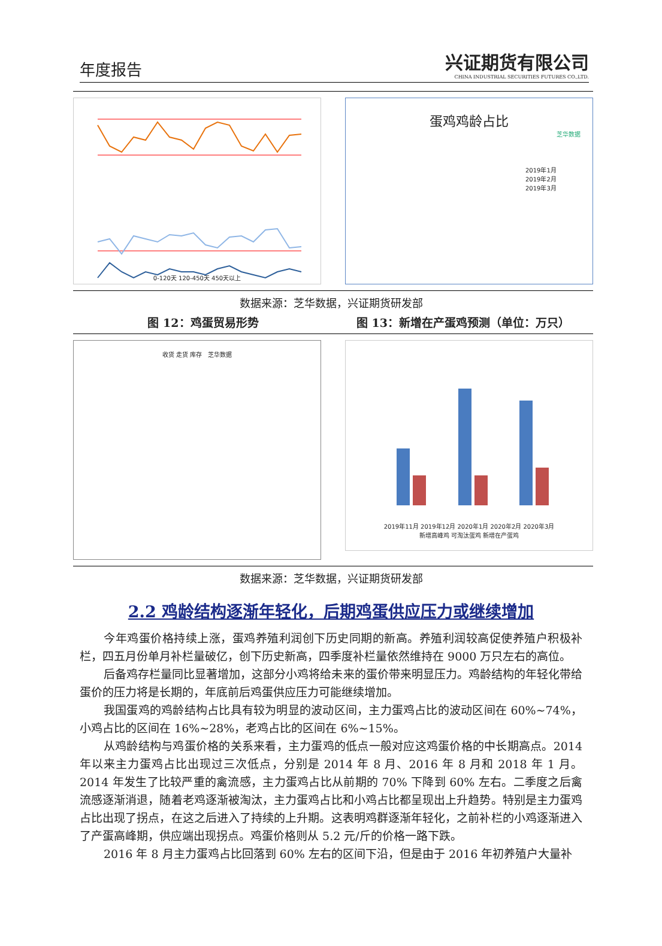年度报告
兴证期货有限公司
CHINA INDUSTRIAL SECURITIES FUTURES CO.,LTD.
0-120天 120-450天 450天以上
蛋鸡鸡龄占比
芝华数据
2019年1月
2019年2月
2019年3月
数据来源：芝华数据，兴证期货研发部
图 12：鸡蛋贸易形势 图 13：新增在产蛋鸡预测（单位：万只）
收货 走货 库存 芝华数据
2019年11月 2019年12月 2020年1月 2020年2月 2020年3月
新增高峰鸡 可淘汰蛋鸡 新增在产蛋鸡
数据来源：芝华数据，兴证期货研发部
2.2 鸡龄结构逐渐年轻化，后期鸡蛋供应压力或继续增加
今年鸡蛋价格持续上涨，蛋鸡养殖利润创下历史同期的新高。养殖利润较高促使养殖户积极补栏，四五月份单月补栏量破亿，创下历史新高，四季度补栏量依然维持在 9000 万只左右的高位。
后备鸡存栏量同比显著增加，这部分小鸡将给未来的蛋价带来明显压力。鸡龄结构的年轻化带给蛋价的压力将是长期的，年底前后鸡蛋供应压力可能继续增加。
我国蛋鸡的鸡龄结构占比具有较为明显的波动区间，主力蛋鸡占比的波动区间在 60%~74%，小鸡占比的区间在 16%~28%，老鸡占比的区间在 6%~15%。
从鸡龄结构与鸡蛋价格的关系来看，主力蛋鸡的低点一般对应这鸡蛋价格的中长期高点。2014 年以来主力蛋鸡占比出现过三次低点，分别是 2014 年 8 月、2016 年 8 月和 2018 年 1 月。2014 年发生了比较严重的禽流感，主力蛋鸡占比从前期的 70% 下降到 60% 左右。二季度之后禽流感逐渐消退，随着老鸡逐渐被淘汰，主力蛋鸡占比和小鸡占比都呈现出上升趋势。特别是主力蛋鸡占比出现了拐点，在这之后进入了持续的上升期。这表明鸡群逐渐年轻化，之前补栏的小鸡逐渐进入了产蛋高峰期，供应端出现拐点。鸡蛋价格则从 5.2 元/斤的价格一路下跌。
2016 年 8 月主力蛋鸡占比回落到 60% 左右的区间下沿，但是由于 2016 年初养殖户大量补